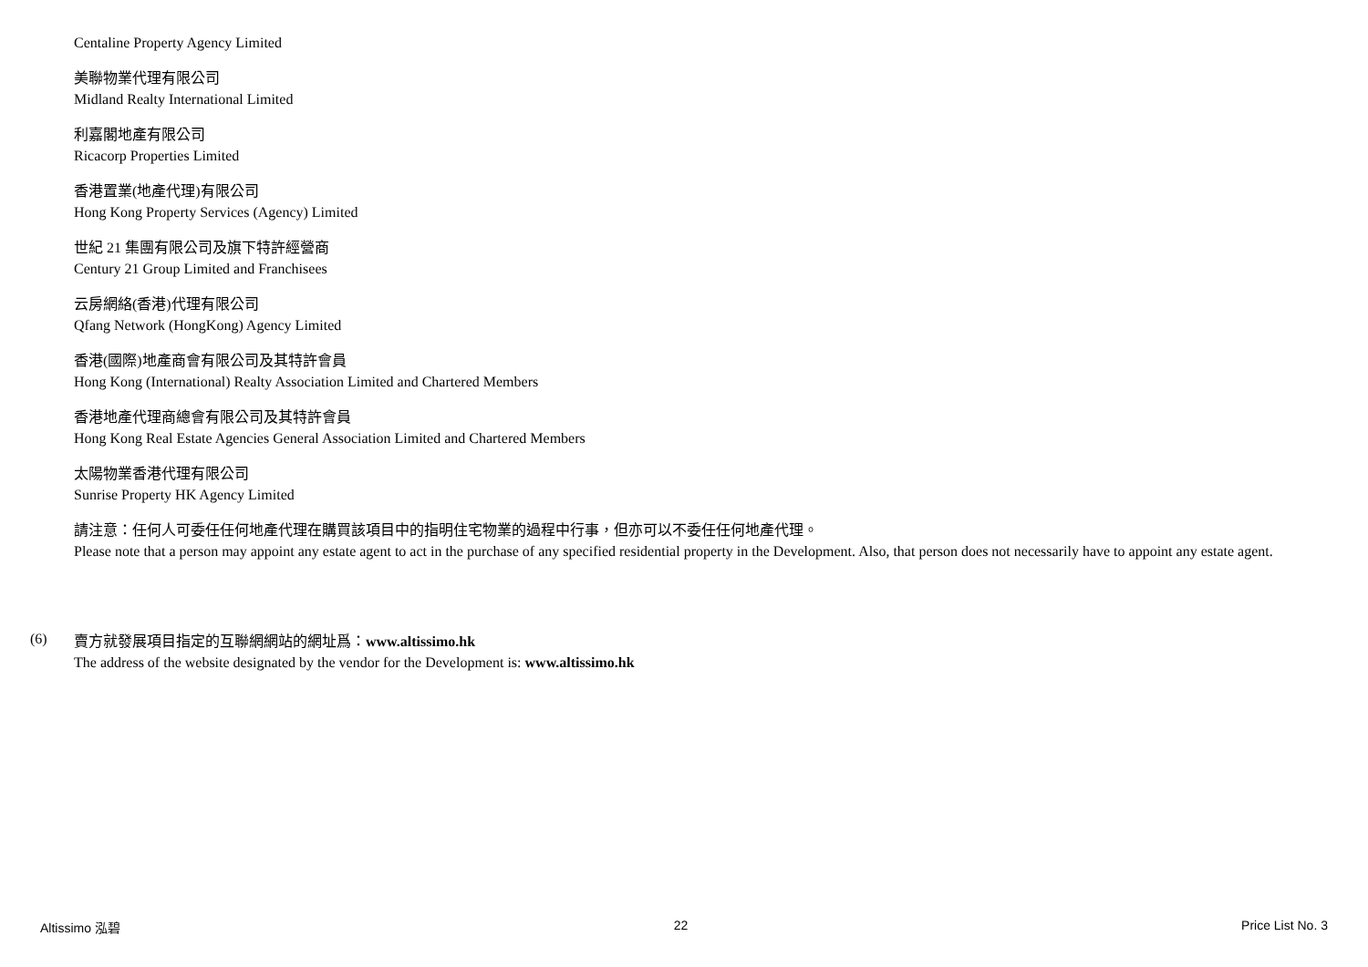Centaline Property Agency Limited
美聯物業代理有限公司
Midland Realty International Limited
利嘉閣地產有限公司
Ricacorp Properties Limited
香港置業(地產代理)有限公司
Hong Kong Property Services (Agency) Limited
世紀 21 集團有限公司及旗下特許經營商
Century 21 Group Limited and Franchisees
云房網絡(香港)代理有限公司
Qfang Network (HongKong) Agency Limited
香港(國際)地產商會有限公司及其特許會員
Hong Kong (International) Realty Association Limited and Chartered Members
香港地產代理商總會有限公司及其特許會員
Hong Kong Real Estate Agencies General Association Limited and Chartered Members
太陽物業香港代理有限公司
Sunrise Property HK Agency Limited
請注意：任何人可委任任何地產代理在購買該項目中的指明住宅物業的過程中行事，但亦可以不委任任何地產代理。
Please note that a person may appoint any estate agent to act in the purchase of any specified residential property in the Development. Also, that person does not necessarily have to appoint any estate agent.
(6)
賣方就發展項目指定的互聯網網站的網址爲：www.altissimo.hk
The address of the website designated by the vendor for the Development is: www.altissimo.hk
Altissimo 泓碧 22 Price List No. 3